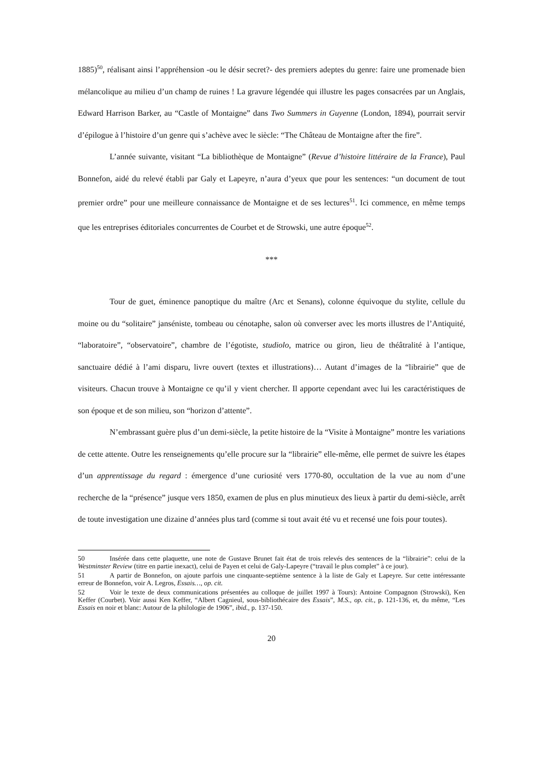1885)<sup>50</sup>, réalisant ainsi l’appréhension -ou le désir secret?- des premiers adeptes du genre: faire une promenade bien mélancolique au milieu d’un champ de ruines ! La gravure légendée qui illustre les pages consacrées par un Anglais, Edward Harrison Barker, au “Castle of Montaigne” dans Two Summers in Guyenne (London, 1894), pourrait servir d’épilogue à l’histoire d’un genre qui s’achève avec le siècle: “The Château de Montaigne after the fire”.
L’année suivante, visitant “La bibliothèque de Montaigne” (Revue d’histoire littéraire de la France), Paul Bonnefon, aidé du relevé établi par Galy et Lapeyre, n’aura d’yeux que pour les sentences: “un document de tout premier ordre” pour une meilleure connaissance de Montaigne et de ses lectures<sup>51</sup>. Ici commence, en même temps que les entreprises éditoriales concurrentes de Courbet et de Strowski, une autre époque<sup>52</sup>.
***
Tour de guet, éminence panoptique du maître (Arc et Senans), colonne équivoque du stylite, cellule du moine ou du “solitaire” janséniste, tombeau ou cénotaphe, salon où converser avec les morts illustres de l’Antiquité, “laboratoire”, “observatoire”, chambre de l’égotiste, studiolo, matrice ou giron, lieu de théâtralité à l’antique, sanctuaire dédié à l’ami disparu, livre ouvert (textes et illustrations)… Autant d’images de la “librairie” que de visiteurs. Chacun trouve à Montaigne ce qu’il y vient chercher. Il apporte cependant avec lui les caractéristiques de son époque et de son milieu, son “horizon d’attente”.
N’embrassant guère plus d’un demi-siècle, la petite histoire de la “Visite à Montaigne” montre les variations de cette attente. Outre les renseignements qu’elle procure sur la “librairie” elle-même, elle permet de suivre les étapes d’un apprentissage du regard : émergence d’une curiosité vers 1770-80, occultation de la vue au nom d’une recherche de la “présence” jusque vers 1850, examen de plus en plus minutieux des lieux à partir du demi-siècle, arrêt de toute investigation une dizaine d’années plus tard (comme si tout avait été vu et recensé une fois pour toutes).
50 Insérée dans cette plaquette, une note de Gustave Brunet fait état de trois relevés des sentences de la “librairie”: celui de la Westminster Review (titre en partie inexact), celui de Payen et celui de Galy-Lapeyre (“travail le plus complet” à ce jour).
51 A partir de Bonnefon, on ajoute parfois une cinquante-septième sentence à la liste de Galy et Lapeyre. Sur cette intéressante erreur de Bonnefon, voir A. Legros, Essais…, op. cit.
52 Voir le texte de deux communications présentées au colloque de juillet 1997 à Tours): Antoine Compagnon (Strowski), Ken Keffer (Courbet). Voir aussi Ken Keffer, “Albert Cagnieul, sous-bibliothécaire des Essais”, M.S., op. cit., p. 121-136, et, du même, “Les Essais en noir et blanc: Autour de la philologie de 1906”, ibid., p. 137-150.
20